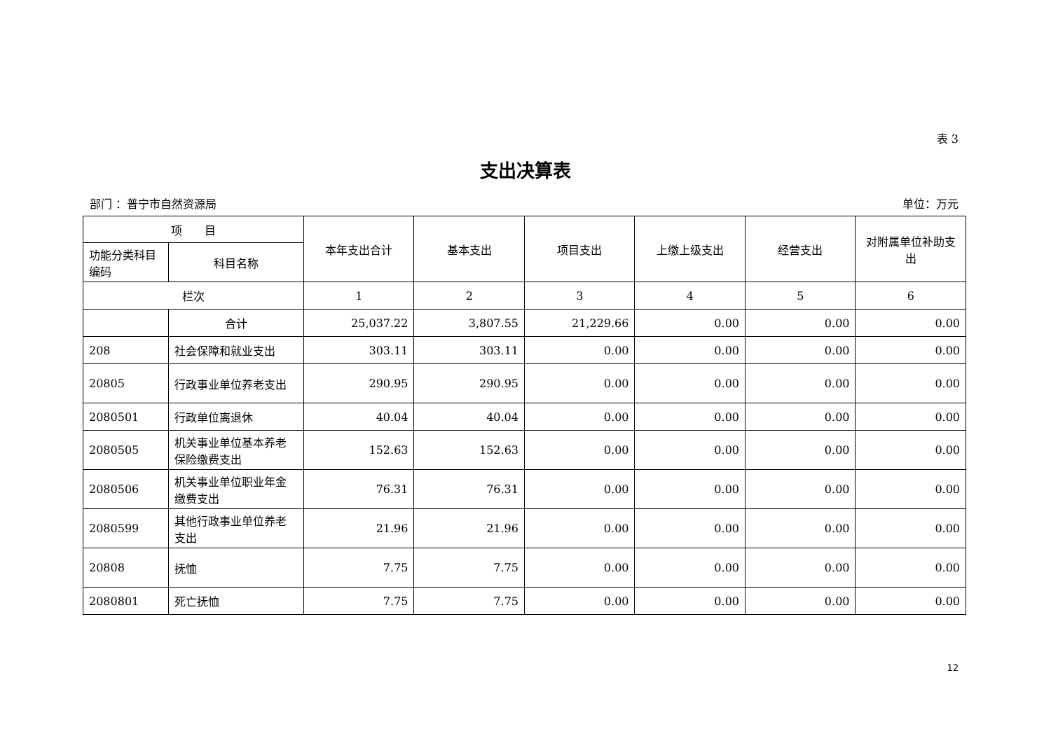表 3
支出决算表
部门 ：普宁市自然资源局 单位：万元
| 项 目 | | 本年支出合计 | 基本支出 | 项目支出 | 上缴上级支出 | 经营支出 | 对附属单位补助支出 |
| --- | --- | --- | --- | --- | --- | --- | --- |
| 功能分类科目编码 | 科目名称 | | | | | | |
| 栏次 | | 1 | 2 | 3 | 4 | 5 | 6 |
| | 合计 | 25,037.22 | 3,807.55 | 21,229.66 | 0.00 | 0.00 | 0.00 |
| 208 | 社会保障和就业支出 | 303.11 | 303.11 | 0.00 | 0.00 | 0.00 | 0.00 |
| 20805 | 行政事业单位养老支出 | 290.95 | 290.95 | 0.00 | 0.00 | 0.00 | 0.00 |
| 2080501 | 行政单位离退休 | 40.04 | 40.04 | 0.00 | 0.00 | 0.00 | 0.00 |
| 2080505 | 机关事业单位基本养老保险缴费支出 | 152.63 | 152.63 | 0.00 | 0.00 | 0.00 | 0.00 |
| 2080506 | 机关事业单位职业年金缴费支出 | 76.31 | 76.31 | 0.00 | 0.00 | 0.00 | 0.00 |
| 2080599 | 其他行政事业单位养老支出 | 21.96 | 21.96 | 0.00 | 0.00 | 0.00 | 0.00 |
| 20808 | 抚恤 | 7.75 | 7.75 | 0.00 | 0.00 | 0.00 | 0.00 |
| 2080801 | 死亡抚恤 | 7.75 | 7.75 | 0.00 | 0.00 | 0.00 | 0.00 |
12